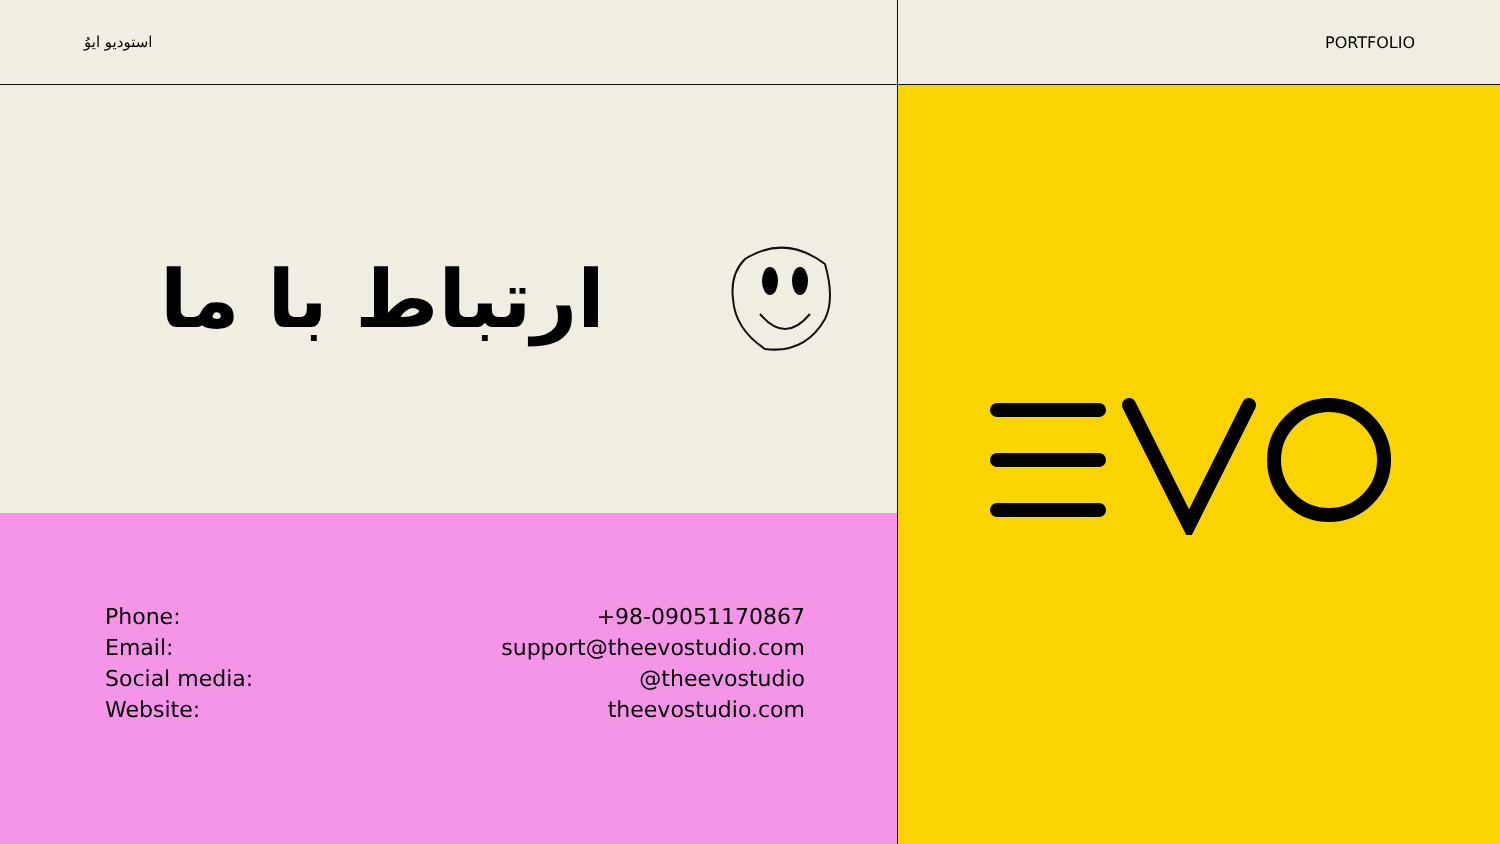استودیو ایوُ
ارتباط با ما
| Phone: | +98-09051170867 |
| Email: | support@theevostudio.com |
| Social media: | @theevostudio |
| Website: | theevostudio.com |
PORTFOLIO